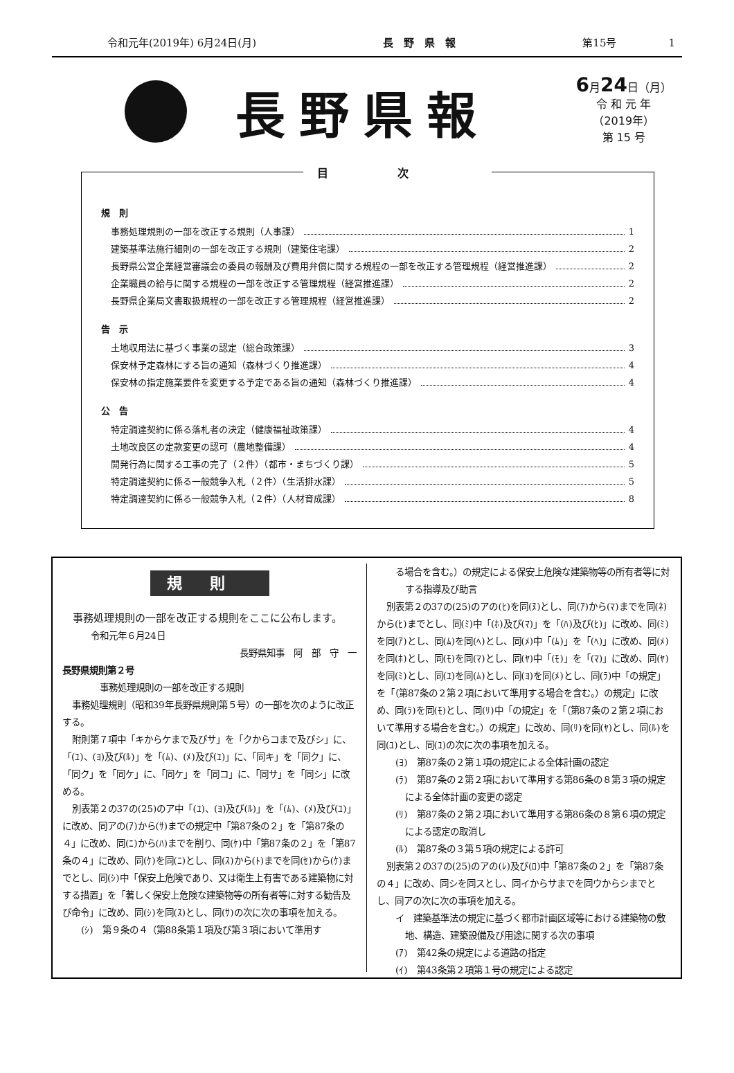令和元年(2019年) 6月24日(月) 長　野　県　報 第15号　　　　　1
長野県報
6月24日（月）
令 和 元 年
（2019年）
第 15 号
目次
規　則
事務処理規則の一部を改正する規則（人事課） 1
建築基準法施行細則の一部を改正する規則（建築住宅課） 2
長野県公営企業経営審議会の委員の報酬及び費用弁償に関する規程の一部を改正する管理規程（経営推進課） 2
企業職員の給与に関する規程の一部を改正する管理規程（経営推進課） 2
長野県企業局文書取扱規程の一部を改正する管理規程（経営推進課） 2
告　示
土地収用法に基づく事業の認定（総合政策課） 3
保安林予定森林にする旨の通知（森林づくり推進課） 4
保安林の指定施業要件を変更する予定である旨の通知（森林づくり推進課） 4
公　告
特定調達契約に係る落札者の決定（健康福祉政策課） 4
土地改良区の定款変更の認可（農地整備課） 4
開発行為に関する工事の完了（２件）（都市・まちづくり課） 5
特定調達契約に係る一般競争入札（２件）（生活排水課） 5
特定調達契約に係る一般競争入札（２件）（人材育成課） 8
規則
事務処理規則の一部を改正する規則をここに公布します。
令和元年６月24日
長野県知事　阿　部　守　一
長野県規則第２号
事務処理規則の一部を改正する規則
事務処理規則（昭和39年長野県規則第５号）の一部を次のように改正する。
附則第７項中「キからケまで及びサ」を「クからコまで及びシ」に、「(ﾕ)、(ﾖ)及び(ﾙ)」を「(ﾑ)、(ﾒ)及び(ﾕ)」に、「同キ」を「同ク」に、「同ク」を「同ケ」に、「同ケ」を「同コ」に、「同サ」を「同シ」に改める。
別表第２の37の(25)のア中「(ﾕ)、(ﾖ)及び(ﾙ)」を「(ﾑ)、(ﾒ)及び(ﾕ)」に改め、同アの(ｱ)から(ｻ)までの規定中「第87条の２」を「第87条の４」に改め、同(ﾆ)から(ﾊ)までを削り、同(ｹ)中「第87条の２」を「第87条の４」に改め、同(ｹ)を同(ﾆ)とし、同(ｽ)から(ﾄ)までを同(ｾ)から(ｹ)までとし、同(ｼ)中「保安上危険であり、又は衛生上有害である建築物に対する措置」を「著しく保安上危険な建築物等の所有者等に対する勧告及び命令」に改め、同(ｼ)を同(ｽ)とし、同(ｻ)の次に次の事項を加える。
(ｼ)　第９条の４（第88条第１項及び第３項において準用す
る場合を含む。）の規定による保安上危険な建築物等の所有者等に対する指導及び助言
別表第２の37の(25)のアの(ﾋ)を同(ﾇ)とし、同(ｱ)から(ﾏ)までを同(ﾈ)から(ﾋ)までとし、同(ﾐ)中「(ﾎ)及び(ﾏ)」を「(ﾊ)及び(ﾋ)」に改め、同(ﾐ)を同(ｱ)とし、同(ﾑ)を同(ﾍ)とし、同(ﾒ)中「(ﾑ)」を「(ﾍ)」に改め、同(ﾒ)を同(ﾎ)とし、同(ﾓ)を同(ﾏ)とし、同(ﾔ)中「(ﾓ)」を「(ﾏ)」に改め、同(ﾔ)を同(ﾐ)とし、同(ﾕ)を同(ﾑ)とし、同(ﾖ)を同(ﾒ)とし、同(ﾗ)中「の規定」を「（第87条の２第２項において準用する場合を含む。）の規定」に改め、同(ﾗ)を同(ﾓ)とし、同(ﾘ)中「の規定」を「（第87条の２第２項において準用する場合を含む。）の規定」に改め、同(ﾘ)を同(ﾔ)とし、同(ﾙ)を同(ﾕ)とし、同(ﾕ)の次に次の事項を加える。
(ﾖ)　第87条の２第１項の規定による全体計画の認定
(ﾗ)　第87条の２第２項において準用する第86条の８第３項の規定による全体計画の変更の認定
(ﾘ)　第87条の２第２項において準用する第86条の８第６項の規定による認定の取消し
(ﾙ)　第87条の３第５項の規定による許可
別表第２の37の(25)のアの(ﾚ)及び(ﾛ)中「第87条の２」を「第87条の４」に改め、同シを同スとし、同イからサまでを同ウからシまでとし、同アの次に次の事項を加える。
イ　建築基準法の規定に基づく都市計画区域等における建築物の敷地、構造、建築設備及び用途に関する次の事項
(ｱ)　第42条の規定による道路の指定
(ｲ)　第43条第２項第１号の規定による認定